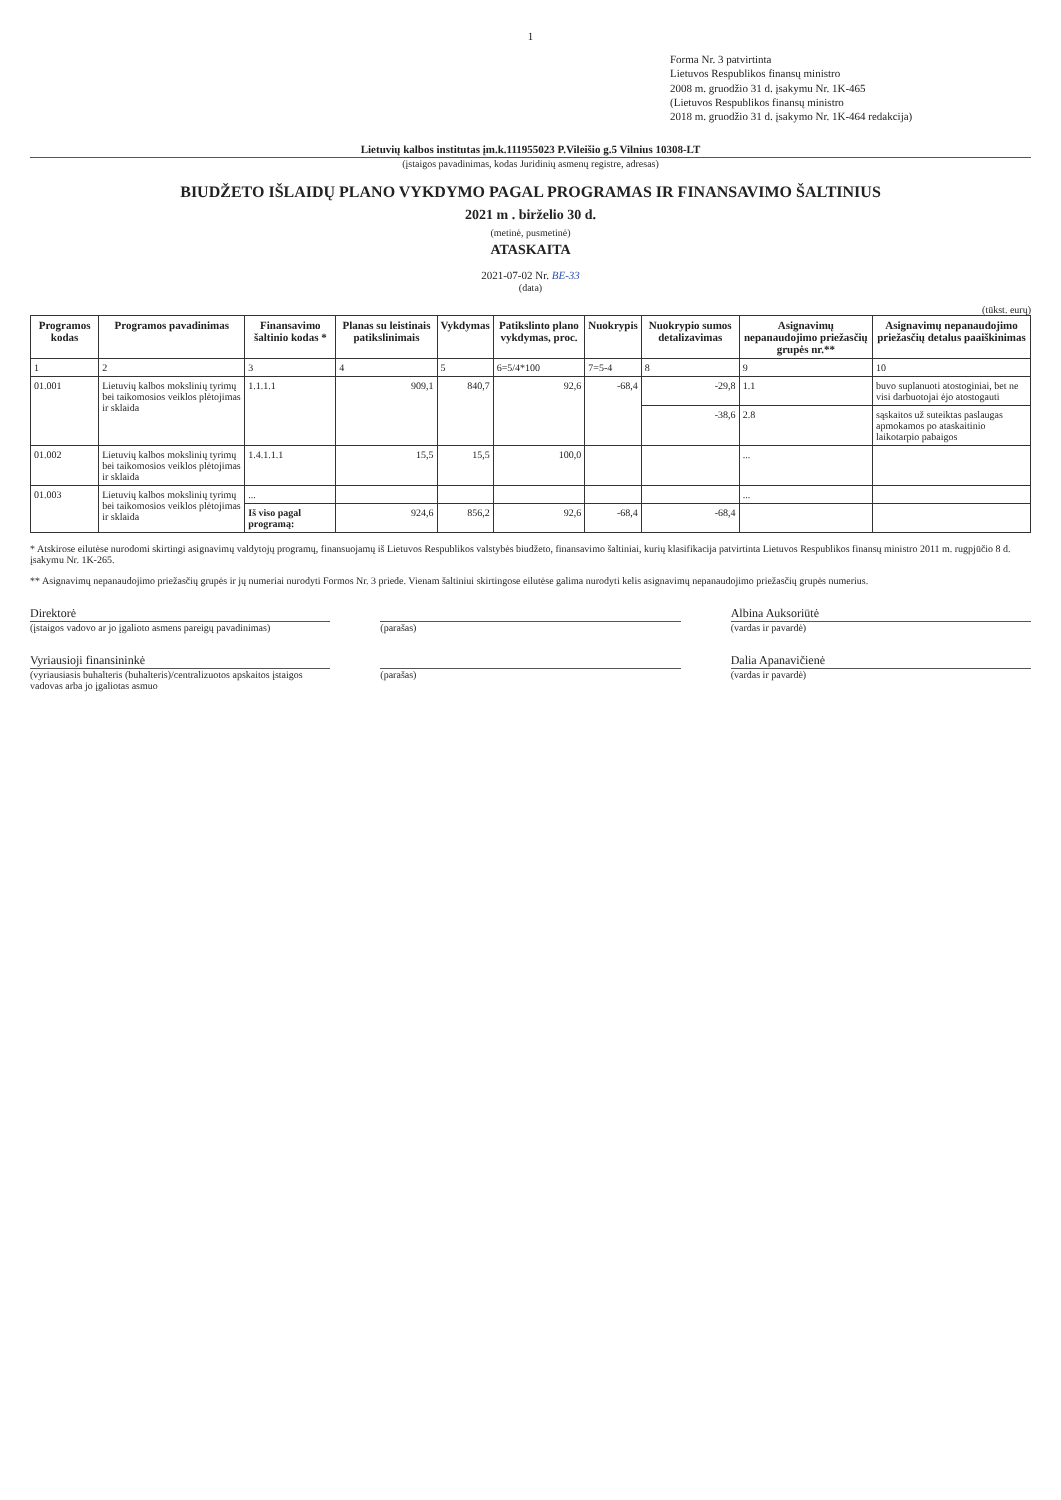1
Forma Nr. 3 patvirtinta
Lietuvos Respublikos finansų ministro
2008 m. gruodžio 31 d. įsakymu Nr. 1K-465
(Lietuvos Respublikos finansų ministro
2018 m. gruodžio 31 d. įsakymo Nr. 1K-464 redakcija)
Lietuvių kalbos institutas įm.k.111955023 P.Vileišio g.5 Vilnius 10308-LT
(įstaigos pavadinimas, kodas Juridinių asmenų registre, adresas)
BIUDŽETO IŠLAIDŲ PLANO VYKDYMO PAGAL PROGRAMAS IR FINANSAVIMO ŠALTINIUS
2021 m . birželio 30 d.
(metinė, pusmetinė)
ATASKAITA
2021-07-02 Nr. BE-33
(data)
(tūkst. eurų)
| Programos kodas | Programos pavadinimas | Finansavimo šaltinio kodas * | Planas su leistinais patikslinimais | Vykdymas | Patikslinto plano vykdymas, proc. | Nuokrypis | Nuokrypio sumos detalizavimas | Asignavimų nepanaudojimo priežasčių grupės nr.** | Asignavimų nepanaudojimo priežasčių detalus paaiškinimas |
| --- | --- | --- | --- | --- | --- | --- | --- | --- | --- |
| 1 | 2 | 3 | 4 | 5 | 6=5/4*100 | 7=5-4 | 8 | 9 | 10 |
| 01.001 | Lietuvių kalbos mokslinių tyrimų bei taikomosios veiklos plėtojimas ir sklaida | 1.1.1.1 | 909,1 | 840,7 | 92,6 | -68,4 | -29,8 | 1.1 | buvo suplanuoti atostoginiai, bet ne visi darbuotojai ėjo atostogauti |
| | | | | | | | -38,6 | 2.8 | sąskaitos už suteiktas paslaugas apmokamos po ataskaitinio laikotarpio pabaigos |
| 01.002 | Lietuvių kalbos mokslinių tyrimų bei taikomosios veiklos plėtojimas ir sklaida | 1.4.1.1.1 | 15,5 | 15,5 | 100,0 | | | ... | |
| 01.003 | Lietuvių kalbos mokslinių tyrimų bei taikomosios veiklos plėtojimas ir sklaida | ... | | | | | | ... | |
| | | Iš viso pagal programą: | 924,6 | 856,2 | 92,6 | -68,4 | -68,4 | | |
* Atskirose eilutėse nurodomi skirtingi asignavimų valdytojų programų, finansuojamų iš Lietuvos Respublikos valstybės biudžeto, finansavimo šaltiniai, kurių klasifikacija patvirtinta Lietuvos Respublikos finansų ministro 2011 m. rugpjūčio 8 d. įsakymu Nr. 1K-265.
** Asignavimų nepanaudojimo priežasčių grupės ir jų numeriai nurodyti Formos Nr. 3 priede. Vienam šaltiniui skirtingose eilutėse galima nurodyti kelis asignavimų nepanaudojimo priežasčių grupės numerius.
Direktorė Albina Auksoriūtė
(įstaigos vadovo ar jo įgalioto asmens pareigų pavadinimas) (parašas) (vardas ir pavardė)
Vyriausioji finansininkė Dalia Apanavičienė
(vyriausiasis buhalteris (buhalteris)/centralizuotos apskaitos įstaigos vadovas arba jo įgaliotas asmuo (parašas) (vardas ir pavardė)